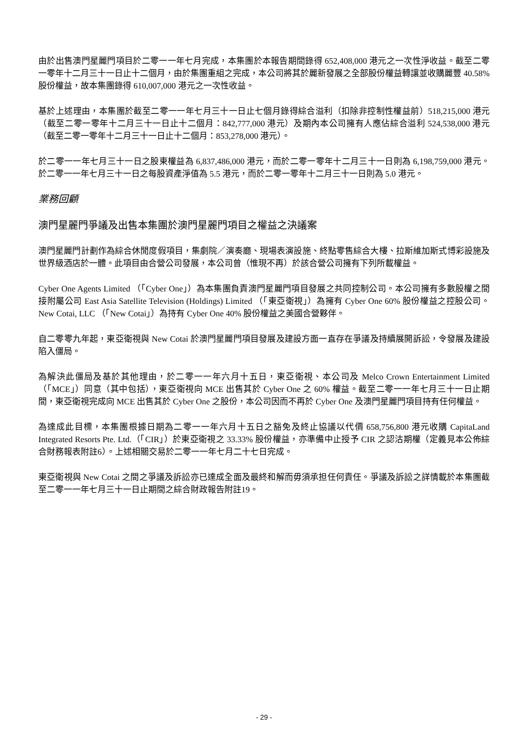由於出售澳門星麗門項目於二零一一年七月完成，本集團於本報告期間錄得 652,408,000 港元之一次性淨收益。截至二零一零年十二月三十一日止十二個月，由於集團重組之完成，本公司將其於麗新發展之全部股份權益轉讓並收購麗豐 40.58% 股份權益，故本集團錄得 610,007,000 港元之一次性收益。
基於上述理由，本集團於截至二零一一年七月三十一日止七個月錄得綜合溢利（扣除非控制性權益前）518,215,000 港元（截至二零一零年十二月三十一日止十二個月：842,777,000 港元）及期內本公司擁有人應佔綜合溢利 524,538,000 港元（截至二零一零年十二月三十一日止十二個月：853,278,000 港元）。
於二零一一年七月三十一日之股東權益為 6,837,486,000 港元，而於二零一零年十二月三十一日則為 6,198,759,000 港元。於二零一一年七月三十一日之每股資產淨值為 5.5 港元，而於二零一零年十二月三十一日則為 5.0 港元。
業務回顧
澳門星麗門爭議及出售本集團於澳門星麗門項目之權益之決議案
澳門星麗門計劃作為綜合休閒度假項目，集劇院／演奏廳、現場表演設施、終點零售綜合大樓、拉斯維加斯式博彩設施及世界級酒店於一體。此項目由合營公司發展，本公司曾（惟現不再）於該合營公司擁有下列所載權益。
Cyber One Agents Limited （「Cyber One」）為本集團負責澳門星麗門項目發展之共同控制公司。本公司擁有多數股權之間接附屬公司 East Asia Satellite Television (Holdings) Limited （「東亞衛視」）為擁有 Cyber One 60% 股份權益之控股公司。New Cotai, LLC （「New Cotai」）為持有 Cyber One 40% 股份權益之美國合營夥伴。
自二零零九年起，東亞衛視與 New Cotai 於澳門星麗門項目發展及建設方面一直存在爭議及持續展開訴訟，令發展及建設陷入僵局。
為解決此僵局及基於其他理由，於二零一一年六月十五日，東亞衛視、本公司及 Melco Crown Entertainment Limited（「MCE」）同意（其中包括），東亞衛視向 MCE 出售其於 Cyber One 之 60% 權益。截至二零一一年七月三十一日止期間，東亞衛視完成向 MCE 出售其於 Cyber One 之股份，本公司因而不再於 Cyber One 及澳門星麗門項目持有任何權益。
為達成此目標，本集團根據日期為二零一一年六月十五日之豁免及終止協議以代價 658,756,800 港元收購 CapitaLand Integrated Resorts Pte. Ltd.（「CIR」）於東亞衛視之 33.33% 股份權益，亦準備中止授予 CIR 之認沽期權（定義見本公佈綜合財務報表附註6）。上述相關交易於二零一一年七月二十七日完成。
東亞衛視與 New Cotai 之間之爭議及訴訟亦已達成全面及最終和解而毋須承担任何責任。爭議及訴訟之詳情載於本集團截至二零一一年七月三十一日止期間之綜合財政報告附註19。
- 29 -